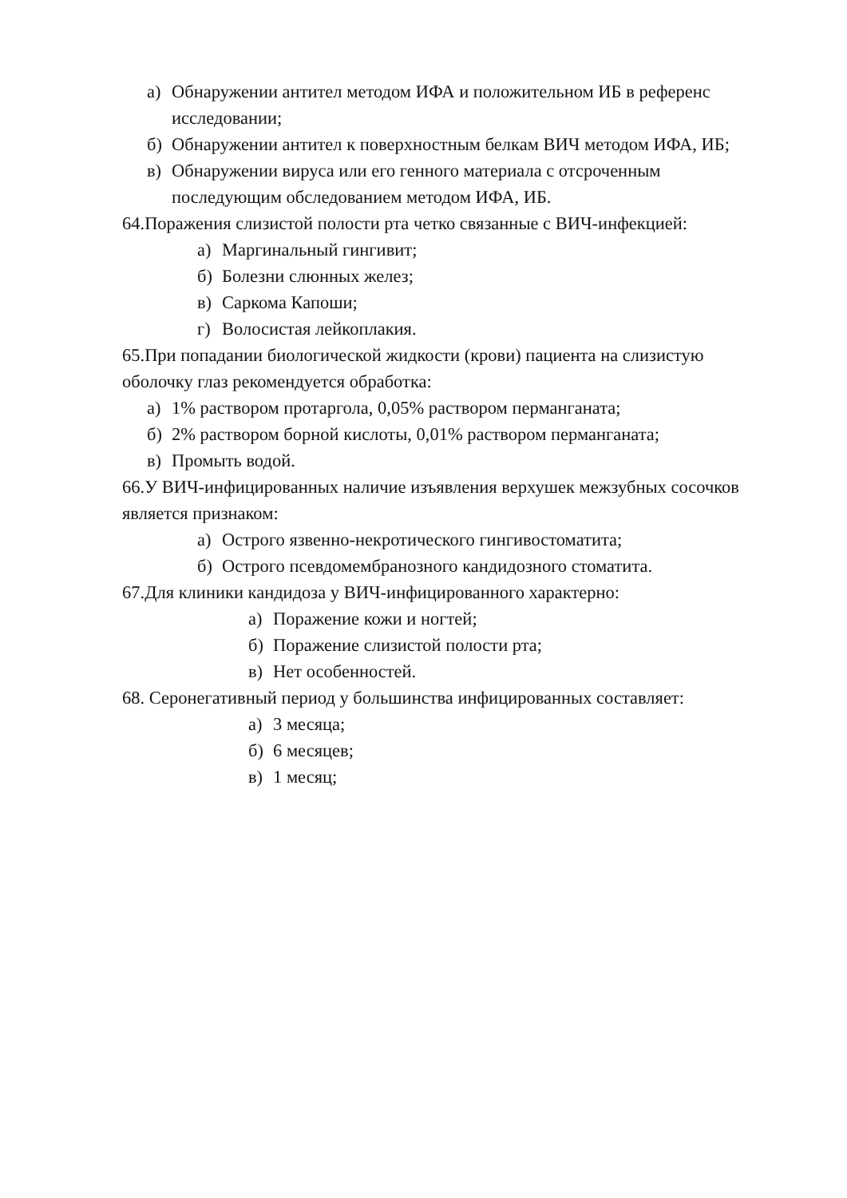а) Обнаружении антител методом ИФА и положительном ИБ в референс исследовании;
б) Обнаружении антител к поверхностным белкам ВИЧ методом ИФА, ИБ;
в) Обнаружении вируса или его генного материала с отсроченным последующим обследованием методом ИФА, ИБ.
64.Поражения слизистой полости рта четко связанные с ВИЧ-инфекцией:
а) Маргинальный гингивит;
б) Болезни слюнных желез;
в) Саркома Капоши;
г) Волосистая лейкоплакия.
65.При попадании биологической жидкости (крови) пациента на слизистую оболочку глаз рекомендуется обработка:
а) 1% раствором протаргола, 0,05% раствором перманганата;
б) 2% раствором борной кислоты, 0,01% раствором перманганата;
в) Промыть водой.
66.У ВИЧ-инфицированных наличие изъявления верхушек межзубных сосочков является признаком:
а) Острого язвенно-некротического гингивостоматита;
б) Острого псевдомембранозного кандидозного стоматита.
67.Для клиники кандидоза у ВИЧ-инфицированного характерно:
а) Поражение кожи и ногтей;
б) Поражение слизистой полости рта;
в) Нет особенностей.
68. Серонегативный период у большинства инфицированных составляет:
а) 3 месяца;
б) 6 месяцев;
в) 1 месяц;